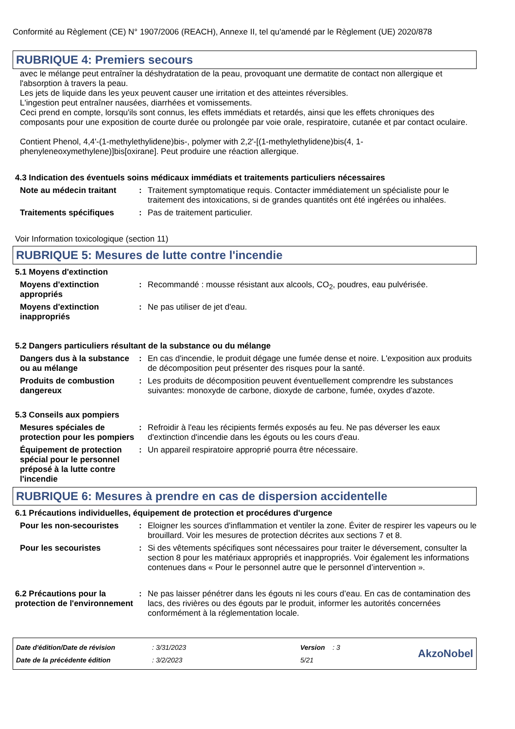Conformité au Règlement (CE) N° 1907/2006 (REACH), Annexe II, tel qu'amendé par le Règlement (UE) 2020/878
RUBRIQUE 4: Premiers secours
avec le mélange peut entraîner la déshydratation de la peau, provoquant une dermatite de contact non allergique et l'absorption à travers la peau.
Les jets de liquide dans les yeux peuvent causer une irritation et des atteintes réversibles.
L'ingestion peut entraîner nausées, diarrhées et vomissements.
Ceci prend en compte, lorsqu'ils sont connus, les effets immédiats et retardés, ainsi que les effets chroniques des composants pour une exposition de courte durée ou prolongée par voie orale, respiratoire, cutanée et par contact oculaire.
Contient Phenol, 4,4'-(1-methylethylidene)bis-, polymer with 2,2'-[(1-methylethylidene)bis(4, 1-phenyleneoxymethylene)]bis[oxirane]. Peut produire une réaction allergique.
4.3 Indication des éventuels soins médicaux immédiats et traitements particuliers nécessaires
Note au médecin traitant : Traitement symptomatique requis. Contacter immédiatement un spécialiste pour le traitement des intoxications, si de grandes quantités ont été ingérées ou inhalées.
Traitements spécifiques : Pas de traitement particulier.
Voir Information toxicologique (section 11)
RUBRIQUE 5: Mesures de lutte contre l'incendie
5.1 Moyens d'extinction
Moyens d'extinction appropriés
: Recommandé : mousse résistant aux alcools, CO<sub>2</sub>, poudres, eau pulvérisée.
Moyens d'extinction inappropriés
: Ne pas utiliser de jet d'eau.
5.2 Dangers particuliers résultant de la substance ou du mélange
Dangers dus à la substance ou au mélange
: En cas d'incendie, le produit dégage une fumée dense et noire. L'exposition aux produits de décomposition peut présenter des risques pour la santé.
Produits de combustion dangereux
: Les produits de décomposition peuvent éventuellement comprendre les substances suivantes: monoxyde de carbone, dioxyde de carbone, fumée, oxydes d'azote.
5.3 Conseils aux pompiers
Mesures spéciales de protection pour les pompiers
: Refroidir à l'eau les récipients fermés exposés au feu. Ne pas déverser les eaux d'extinction d'incendie dans les égouts ou les cours d'eau.
Équipement de protection spécial pour le personnel préposé à la lutte contre l'incendie
: Un appareil respiratoire approprié pourra être nécessaire.
RUBRIQUE 6: Mesures à prendre en cas de dispersion accidentelle
6.1 Précautions individuelles, équipement de protection et procédures d'urgence
Pour les non-secouristes : Eloigner les sources d'inflammation et ventiler la zone. Éviter de respirer les vapeurs ou le brouillard. Voir les mesures de protection décrites aux sections 7 et 8.
Pour les secouristes : Si des vêtements spécifiques sont nécessaires pour traiter le déversement, consulter la section 8 pour les matériaux appropriés et inappropriés. Voir également les informations contenues dans « Pour le personnel autre que le personnel d’intervention ».
6.2 Précautions pour la protection de l'environnement
: Ne pas laisser pénétrer dans les égouts ni les cours d’eau. En cas de contamination des lacs, des rivières ou des égouts par le produit, informer les autorités concernées conformément à la réglementation locale.
Date d'édition/Date de révision
Date de la précédente édition
: 3/31/2023
: 3/2/2023
Version : 3
5/21
AkzoNobel